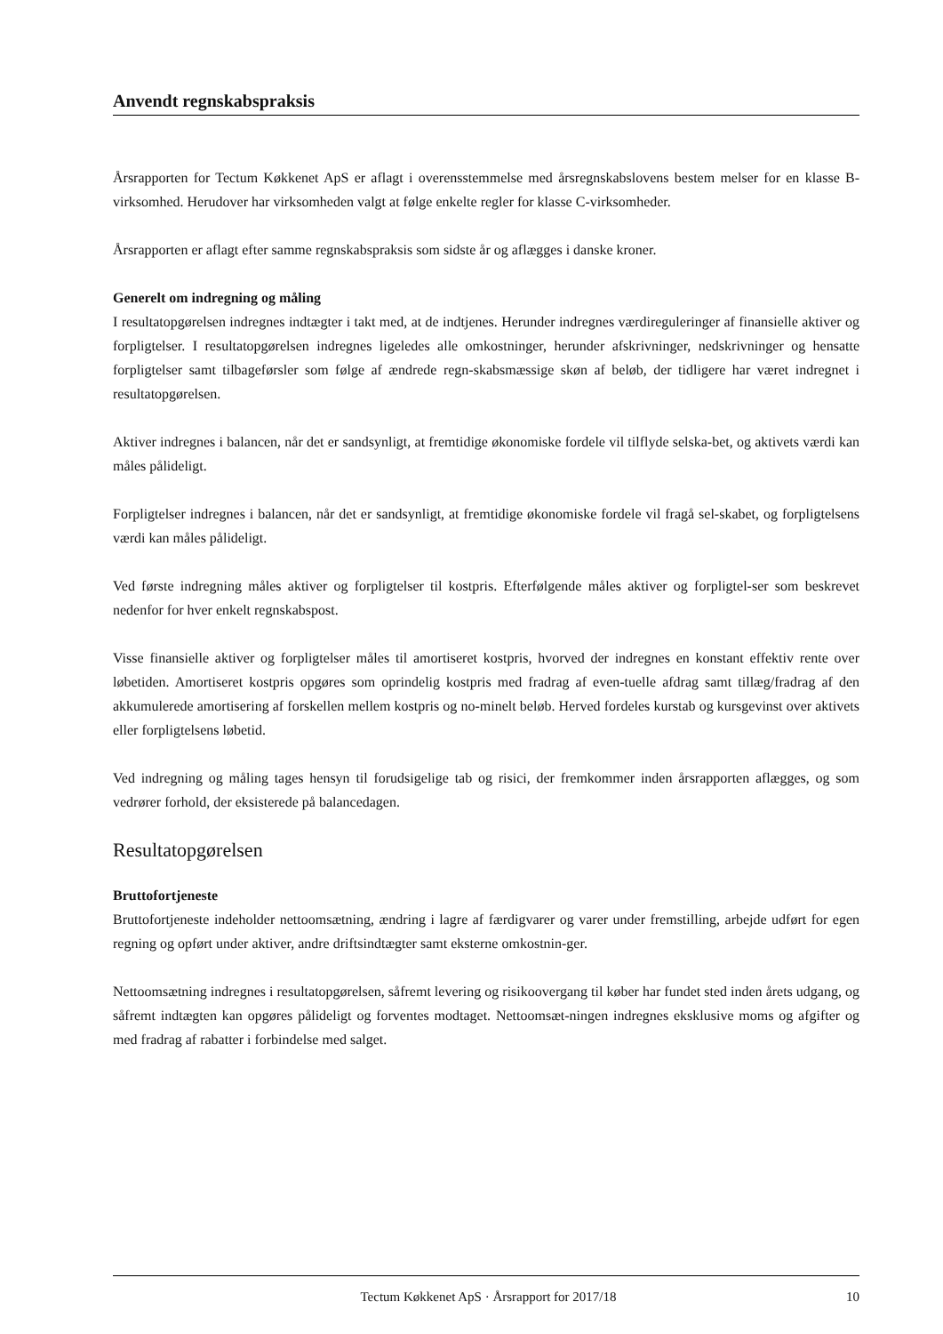Anvendt regnskabspraksis
Årsrapporten for Tectum Køkkenet ApS er aflagt i overensstemmelse med årsregnskabslovens bestem melser for en klasse B-virksomhed. Herudover har virksomheden valgt at følge enkelte regler for klasse C-virksomheder.
Årsrapporten er aflagt efter samme regnskabspraksis som sidste år og aflægges i danske kroner.
Generelt om indregning og måling
I resultatopgørelsen indregnes indtægter i takt med, at de indtjenes. Herunder indregnes værdireguleringer af finansielle aktiver og forpligtelser. I resultatopgørelsen indregnes ligeledes alle omkostninger, herunder afskrivninger, nedskrivninger og hensatte forpligtelser samt tilbageførsler som følge af ændrede regn-skabsmæssige skøn af beløb, der tidligere har været indregnet i resultatopgørelsen.
Aktiver indregnes i balancen, når det er sandsynligt, at fremtidige økonomiske fordele vil tilflyde selska-bet, og aktivets værdi kan måles pålideligt.
Forpligtelser indregnes i balancen, når det er sandsynligt, at fremtidige økonomiske fordele vil fragå sel-skabet, og forpligtelsens værdi kan måles pålideligt.
Ved første indregning måles aktiver og forpligtelser til kostpris. Efterfølgende måles aktiver og forpligtel-ser som beskrevet nedenfor for hver enkelt regnskabspost.
Visse finansielle aktiver og forpligtelser måles til amortiseret kostpris, hvorved der indregnes en konstant effektiv rente over løbetiden. Amortiseret kostpris opgøres som oprindelig kostpris med fradrag af even-tuelle afdrag samt tillæg/fradrag af den akkumulerede amortisering af forskellen mellem kostpris og no-minelt beløb. Herved fordeles kurstab og kursgevinst over aktivets eller forpligtelsens løbetid.
Ved indregning og måling tages hensyn til forudsigelige tab og risici, der fremkommer inden årsrapporten aflægges, og som vedrører forhold, der eksisterede på balancedagen.
Resultatopgørelsen
Bruttofortjeneste
Bruttofortjeneste indeholder nettoomsætning, ændring i lagre af færdigvarer og varer under fremstilling, arbejde udført for egen regning og opført under aktiver, andre driftsindtægter samt eksterne omkostnin-ger.
Nettoomsætning indregnes i resultatopgørelsen, såfremt levering og risikoovergang til køber har fundet sted inden årets udgang, og såfremt indtægten kan opgøres pålideligt og forventes modtaget. Nettoomsæt-ningen indregnes eksklusive moms og afgifter og med fradrag af rabatter i forbindelse med salget.
Tectum Køkkenet ApS · Årsrapport for 2017/18 10